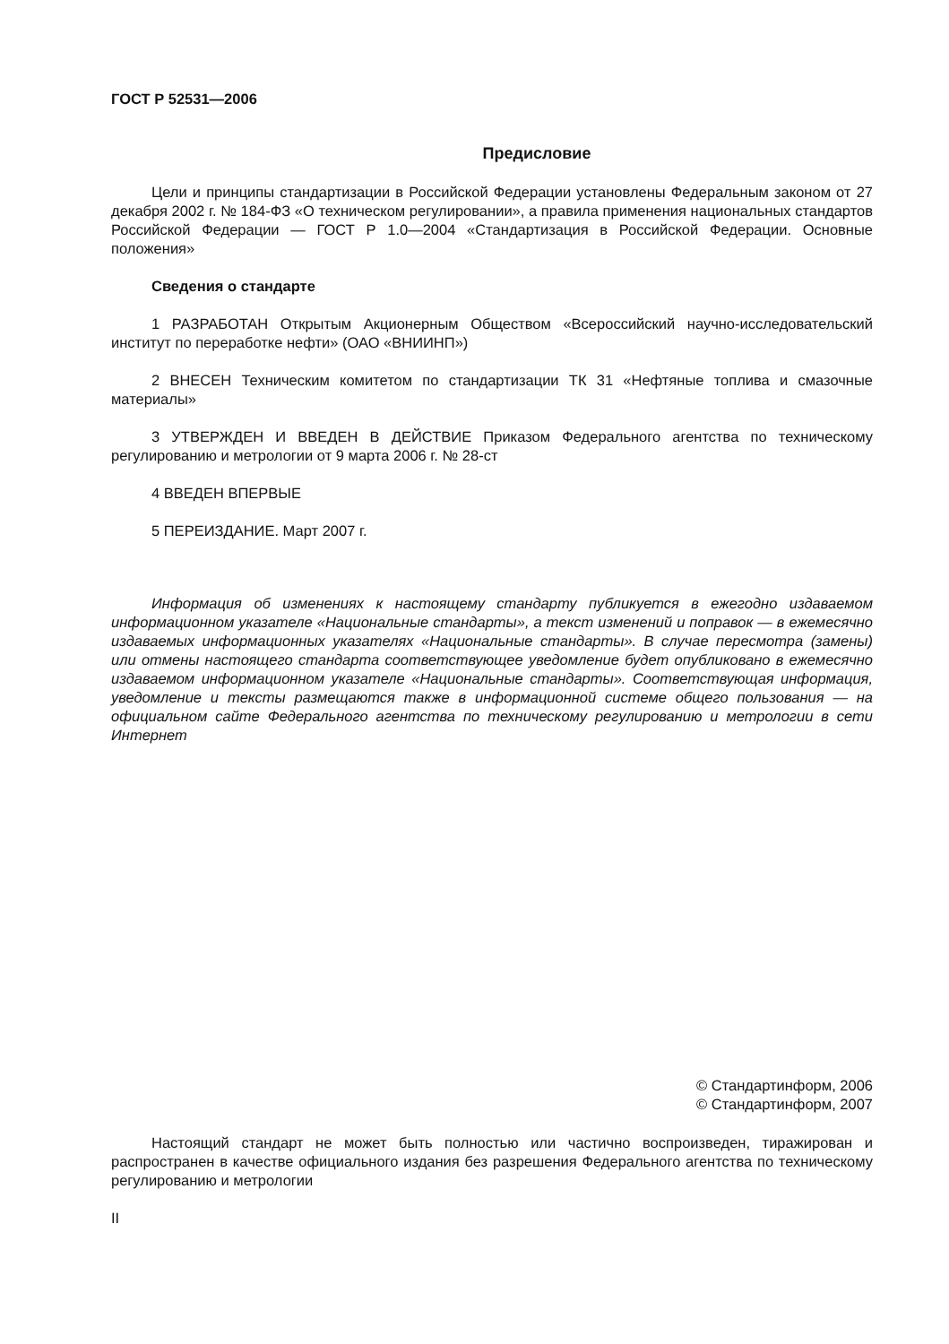ГОСТ Р 52531—2006
Предисловие
Цели и принципы стандартизации в Российской Федерации установлены Федеральным законом от 27 декабря 2002 г. № 184-ФЗ «О техническом регулировании», а правила применения национальных стандартов Российской Федерации — ГОСТ Р 1.0—2004 «Стандартизация в Российской Федерации. Основные положения»
Сведения о стандарте
1 РАЗРАБОТАН Открытым Акционерным Обществом «Всероссийский научно-исследовательский институт по переработке нефти» (ОАО «ВНИИНП»)
2 ВНЕСЕН Техническим комитетом по стандартизации ТК 31 «Нефтяные топлива и смазочные материалы»
3 УТВЕРЖДЕН И ВВЕДЕН В ДЕЙСТВИЕ Приказом Федерального агентства по техническому регулированию и метрологии от 9 марта 2006 г. № 28-ст
4 ВВЕДЕН ВПЕРВЫЕ
5 ПЕРЕИЗДАНИЕ. Март 2007 г.
Информация об изменениях к настоящему стандарту публикуется в ежегодно издаваемом информационном указателе «Национальные стандарты», а текст изменений и поправок — в ежемесячно издаваемых информационных указателях «Национальные стандарты». В случае пересмотра (замены) или отмены настоящего стандарта соответствующее уведомление будет опубликовано в ежемесячно издаваемом информационном указателе «Национальные стандарты». Соответствующая информация, уведомление и тексты размещаются также в информационной системе общего пользования — на официальном сайте Федерального агентства по техническому регулированию и метрологии в сети Интернет
© Стандартинформ, 2006
© Стандартинформ, 2007
Настоящий стандарт не может быть полностью или частично воспроизведен, тиражирован и распространен в качестве официального издания без разрешения Федерального агентства по техническому регулированию и метрологии
II